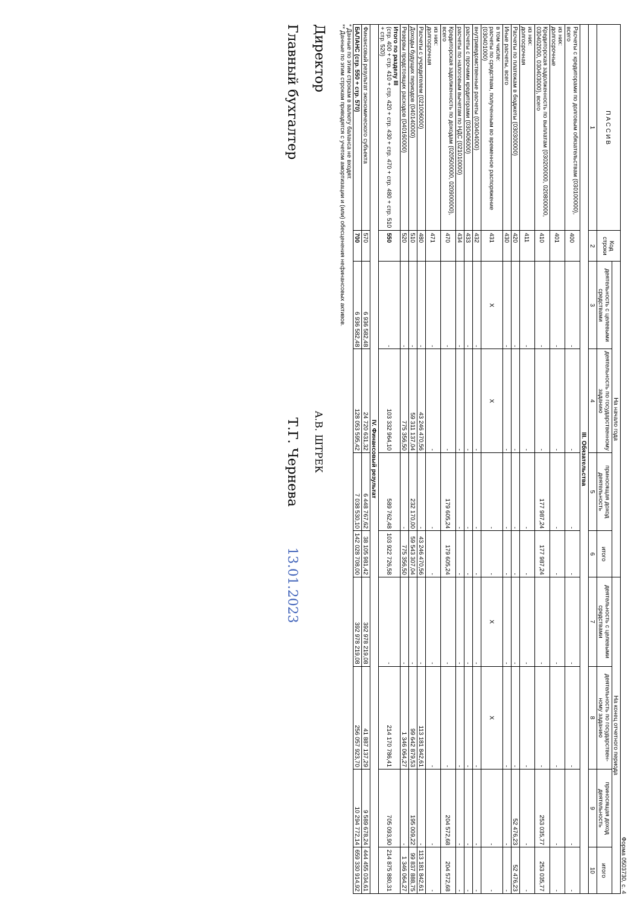Форма 0503730, с. 4
| П А С С И В | Код строки | На начало года | | | | На конец отчетного периода | | | |
| --- | --- | --- | --- | --- | --- | --- | --- | --- | --- |
| | | деятельность с целевыми средствами | деятельность по государственному заданию | приносящая доход деятельность | итого | деятельность с целевыми средствами | деятельность по государствен- ному заданию | приносящая доход деятельность | итого |
| 1 | 2 | 3 | 4 | 5 | 6 | 7 | 8 | 9 | 10 |
| III. Обязательства | | | | | | | | | |
| Расчеты с кредиторами по долговым обязательствам (030100000), всего | 400 | - | - | - | - | - | - | - | - |
| из них: долгосрочные | 401 | - | - | - | - | - | - | - | - |
| Кредиторская задолженность по выплатам (030200000, 020800000, 030402000, 030403000), всего | 410 | - | - | 177 987,24 | 177 987,24 | - | - | 253 035,77 | 253 035,77 |
| из них: долгосрочная | 411 | - | - | - | - | - | - | - | - |
| Расчеты по платежам в бюджеты (030300000) | 420 | - | - | - | - | - | - | 52 476,23 | 52 476,23 |
| Иные расчеты, всего | 430 | - | - | - | - | - | - | - | - |
| в том числе: расчеты по средствам, полученным во временное распоряжение (030401000) | 431 | X | X | - | - | X | X | - | - |
| внутриведомственные расчеты (030404000) | 432 | - | - | - | - | - | - | - | - |
| расчеты с прочими кредиторами (030406000) | 433 | - | - | - | - | - | - | - | - |
| расчеты по налоговым вычетам по НДС (021010000) | 434 | - | - | - | - | - | - | - | - |
| Кредиторская задолженность по доходам (020500000, 020900000), всего | 470 | - | - | 179 605,24 | 179 605,24 | - | - | 204 572,68 | 204 572,68 |
| из них: долгосрочная | 471 | - | - | - | - | - | - | - | - |
| Расчеты с учредителем (021006000) | 480 | - | 43 246 470,56 | - | 43 246 470,56 | - | 113 181 842,61 | - | 113 181 842,61 |
| Доходы будущих периодов (040140000) | 510 | - | 59 311 137,04 | 232 170,00 | 59 543 307,04 | - | 99 642 879,53 | 195 009,22 | 99 837 888,75 |
| Резервы предстоящих расходов (040160000) | 520 | - | 775 356,50 | - | 775 356,50 | - | 1 346 064,27 | - | 1 346 064,27 |
| Итого по разделу III (стр. 400 + стр. 410 + стр. 420 + стр. 430 + стр. 470 + стр. 480 + стр. 510 + стр. 520) | 550 | - | 103 332 964,10 | 589 762,48 | 103 922 726,58 | - | 214 170 786,41 | 705 093,90 | 214 875 880,31 |
| IV. Финансовый результат | | | | | | | | | |
| Финансовый результат экономического субъекта | 570 | 6 936 582,48 | 24 720 631,32 | 6 448 767,62 | 38 105 981,42 | 392 978 219,08 | 41 887 137,29 | 9 589 678,24 | 444 455 034,61 |
| БАЛАНС (стр. 550 + стр. 570) | 700 | 6 936 582,48 | 128 053 595,42 | 7 038 530,10 | 142 028 708,00 | 392 978 219,08 | 256 057 923,70 | 10 294 772,14 | 659 330 914,92 |
* Данные по этим строкам в валюту баланса не входят.
** Данные по этим строкам приводятся с учетом амортизации и (или) обесценения нефинансовых активов.
Директор А.В. ШТРЕК
Главный бухгалтер Т.Г. Чернева 13.01.2023